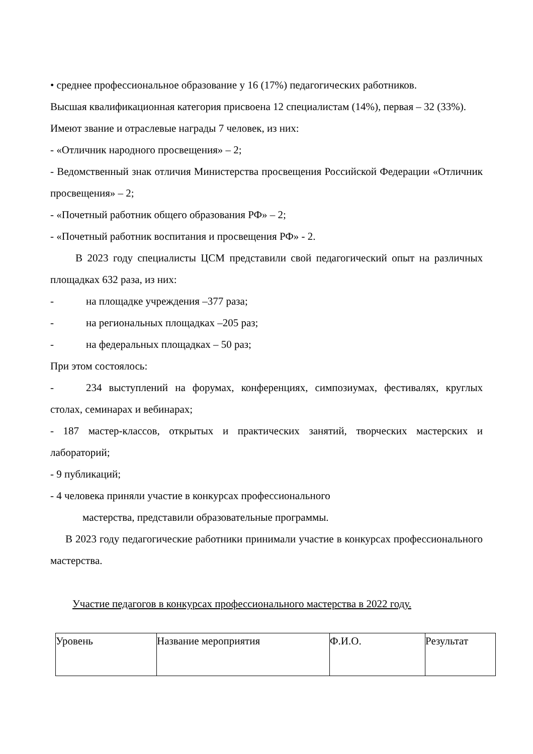• среднее профессиональное образование у 16 (17%) педагогических работников.
Высшая квалификационная категория присвоена 12 специалистам (14%), первая – 32 (33%).
Имеют звание и отраслевые награды 7 человек, из них:
- «Отличник народного просвещения» – 2;
- Ведомственный знак отличия Министерства просвещения Российской Федерации «Отличник просвещения» – 2;
- «Почетный работник общего образования РФ» – 2;
- «Почетный работник воспитания и просвещения РФ» - 2.
В 2023 году специалисты ЦСМ представили свой педагогический опыт на различных площадках 632 раза, из них:
- на площадке учреждения –377 раза;
- на региональных площадках –205 раз;
- на федеральных площадках – 50 раз;
При этом состоялось:
- 234 выступлений на форумах, конференциях, симпозиумах, фестивалях, круглых столах, семинарах и вебинарах;
- 187 мастер-классов, открытых и практических занятий, творческих мастерских и лабораторий;
- 9 публикаций;
- 4 человека приняли участие в конкурсах профессионального
мастерства, представили образовательные программы.
В 2023 году педагогические работники принимали участие в конкурсах профессионального мастерства.
Участие педагогов в конкурсах профессионального мастерства в 2022 году.
| Уровень | Название мероприятия | Ф.И.О. | Результат |